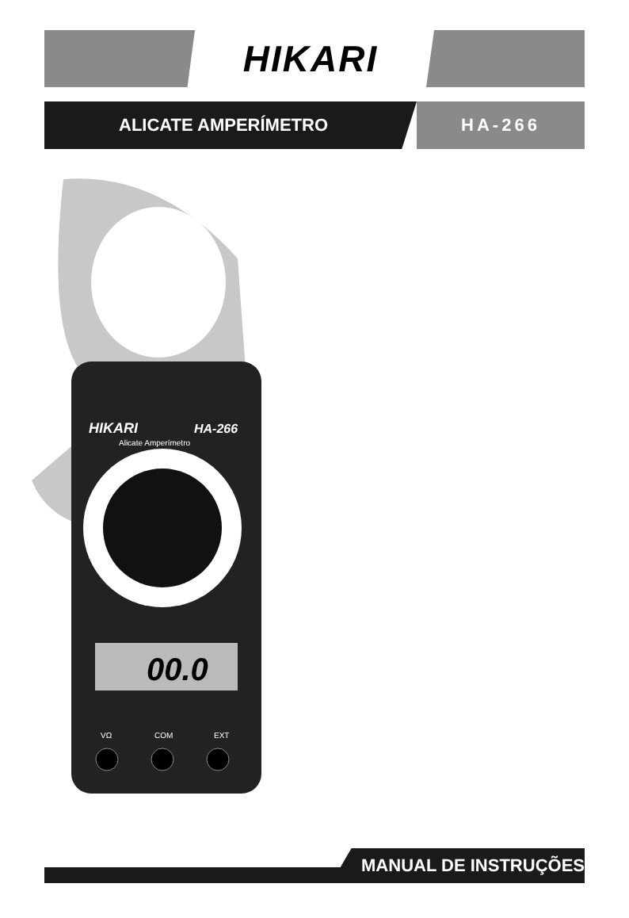HIKARI
ALICATE AMPERÍMETRO HA-266
HIKARI
HA-266
Alicate Amperímetro
00.0
VΩ
COM
EXT
MANUAL DE INSTRUÇÕES